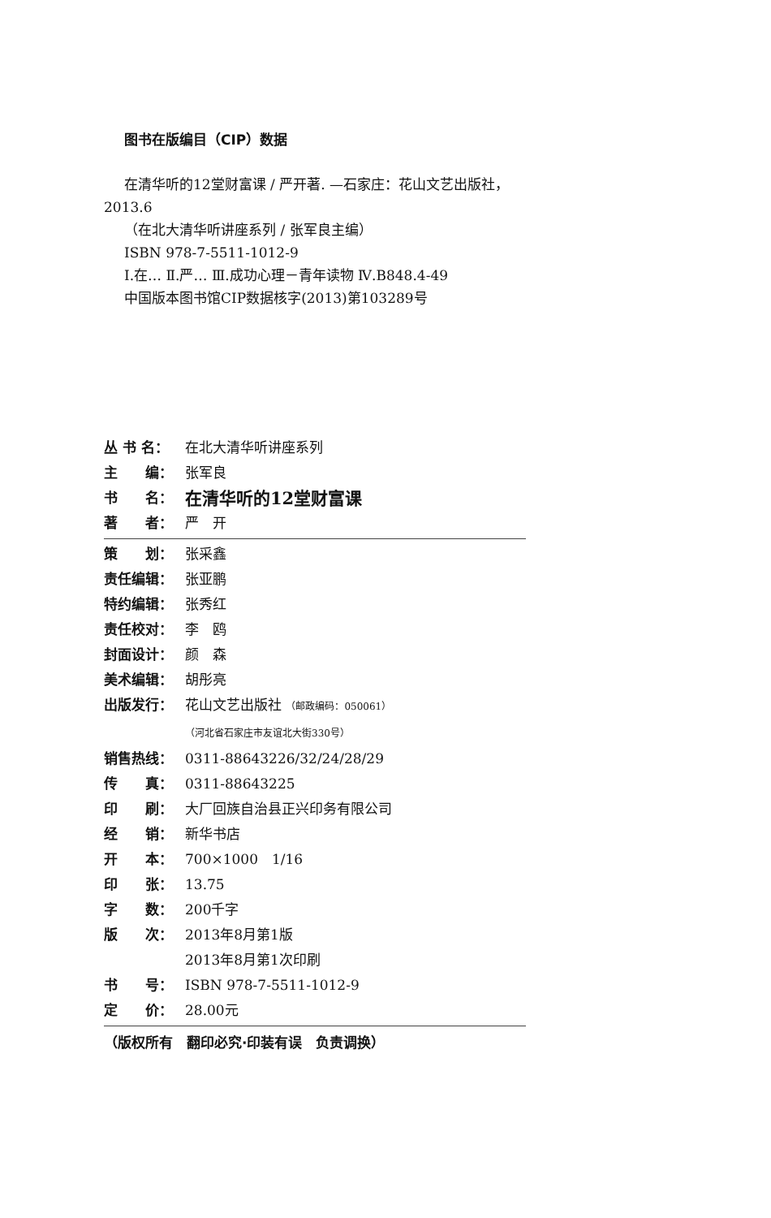图书在版编目（CIP）数据
在清华听的12堂财富课 / 严开著. —石家庄：花山文艺出版社，2013.6
（在北大清华听讲座系列 / 张军良主编）
ISBN 978-7-5511-1012-9
Ⅰ.在… Ⅱ.严… Ⅲ.成功心理－青年读物 Ⅳ.B848.4-49
中国版本图书馆CIP数据核字(2013)第103289号
丛 书 名： 在北大清华听讲座系列
主　　编： 张军良
书　　名： 在清华听的12堂财富课
著　　者： 严　开
策　　划： 张采鑫
责任编辑： 张亚鹏
特约编辑： 张秀红
责任校对： 李　鸥
封面设计： 颜　森
美术编辑： 胡彤亮
出版发行： 花山文艺出版社 （邮政编码：050061）
（河北省石家庄市友谊北大街330号）
销售热线： 0311-88643226/32/24/28/29
传　　真： 0311-88643225
印　　刷： 大厂回族自治县正兴印务有限公司
经　　销： 新华书店
开　　本： 700×1000　1/16
印　　张： 13.75
字　　数： 200千字
版　　次： 2013年8月第1版
2013年8月第1次印刷
书　　号： ISBN 978-7-5511-1012-9
定　　价： 28.00元
（版权所有　翻印必究·印装有误　负责调换）